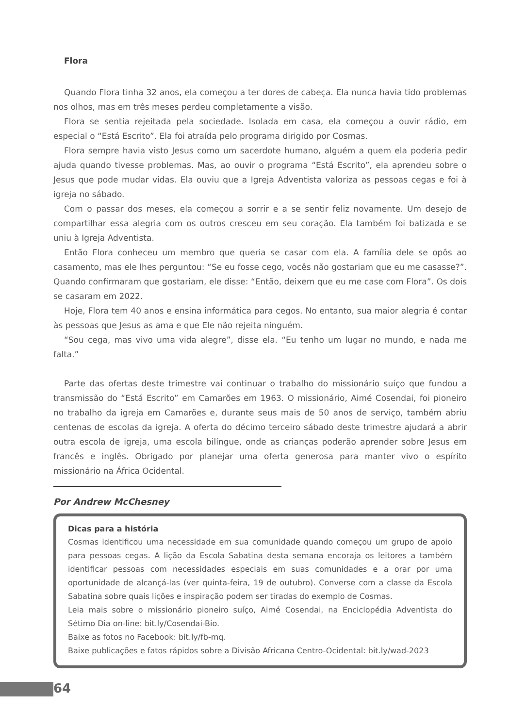Flora
Quando Flora tinha 32 anos, ela começou a ter dores de cabeça. Ela nunca havia tido problemas nos olhos, mas em três meses perdeu completamente a visão.
Flora se sentia rejeitada pela sociedade. Isolada em casa, ela começou a ouvir rádio, em especial o “Está Escrito”. Ela foi atraída pelo programa dirigido por Cosmas.
Flora sempre havia visto Jesus como um sacerdote humano, alguém a quem ela poderia pedir ajuda quando tivesse problemas. Mas, ao ouvir o programa “Está Escrito”, ela aprendeu sobre o Jesus que pode mudar vidas. Ela ouviu que a Igreja Adventista valoriza as pessoas cegas e foi à igreja no sábado.
Com o passar dos meses, ela começou a sorrir e a se sentir feliz novamente. Um desejo de compartilhar essa alegria com os outros cresceu em seu coração. Ela também foi batizada e se uniu à Igreja Adventista.
Então Flora conheceu um membro que queria se casar com ela. A família dele se opôs ao casamento, mas ele lhes perguntou: “Se eu fosse cego, vocês não gostariam que eu me casasse?”. Quando confirmaram que gostariam, ele disse: “Então, deixem que eu me case com Flora”. Os dois se casaram em 2022.
Hoje, Flora tem 40 anos e ensina informática para cegos. No entanto, sua maior alegria é contar às pessoas que Jesus as ama e que Ele não rejeita ninguém.
“Sou cega, mas vivo uma vida alegre”, disse ela. “Eu tenho um lugar no mundo, e nada me falta.”
Parte das ofertas deste trimestre vai continuar o trabalho do missionário suíço que fundou a transmissão do “Está Escrito” em Camarões em 1963. O missionário, Aimé Cosendai, foi pioneiro no trabalho da igreja em Camarões e, durante seus mais de 50 anos de serviço, também abriu centenas de escolas da igreja. A oferta do décimo terceiro sábado deste trimestre ajudará a abrir outra escola de igreja, uma escola bilíngue, onde as crianças poderão aprender sobre Jesus em francês e inglês. Obrigado por planejar uma oferta generosa para manter vivo o espírito missionário na África Ocidental.
Por Andrew McChesney
Dicas para a história
Cosmas identificou uma necessidade em sua comunidade quando começou um grupo de apoio para pessoas cegas. A lição da Escola Sabatina desta semana encoraja os leitores a também identificar pessoas com necessidades especiais em suas comunidades e a orar por uma oportunidade de alcançá-las (ver quinta-feira, 19 de outubro). Converse com a classe da Escola Sabatina sobre quais lições e inspiração podem ser tiradas do exemplo de Cosmas.
Leia mais sobre o missionário pioneiro suíço, Aimé Cosendai, na Enciclopédia Adventista do Sétimo Dia on-line: bit.ly/Cosendai-Bio.
Baixe as fotos no Facebook: bit.ly/fb-mq.
Baixe publicações e fatos rápidos sobre a Divisão Africana Centro-Ocidental: bit.ly/wad-2023
64